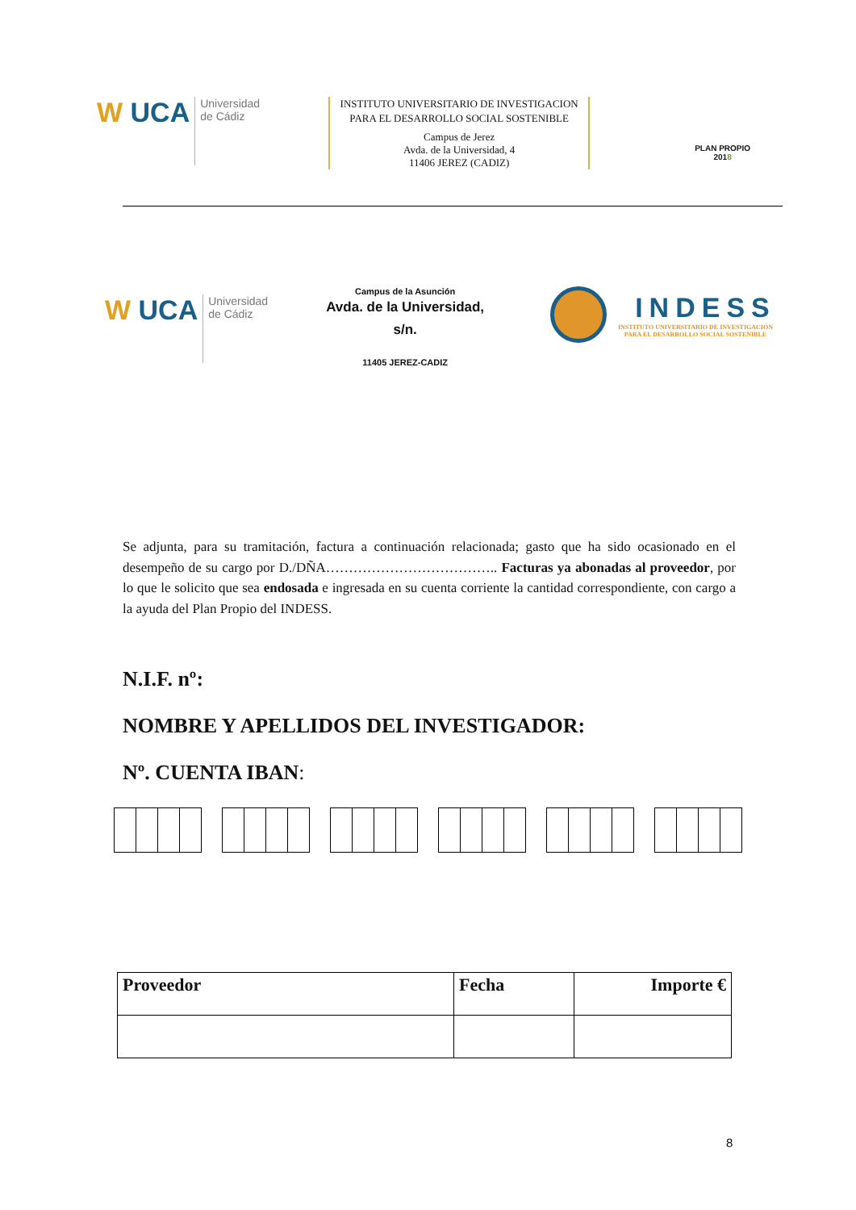W UCA
Universidad
de Cádiz
INSTITUTO UNIVERSITARIO DE INVESTIGACION PARA EL DESARROLLO SOCIAL SOSTENIBLE
Campus de Jerez
Avda. de la Universidad, 4
11406 JEREZ (CADIZ)
PLAN PROPIO
2018
W UCA
Universidad
de Cádiz
Campus de la Asunción
Avda. de la Universidad,
s/n.
11405 JEREZ-CADIZ
INDESS
INSTITUTO UNIVERSITARIO DE INVESTIGACIÓN
PARA EL DESARROLLO SOCIAL SOSTENIBLE
Se adjunta, para su tramitación, factura a continuación relacionada; gasto que ha sido ocasionado en el desempeño de su cargo por D./DÑA……………………………….. Facturas ya abonadas al proveedor, por lo que le solicito que sea endosada e ingresada en su cuenta corriente la cantidad correspondiente, con cargo a la ayuda del Plan Propio del INDESS.
N.I.F. nº:
NOMBRE Y APELLIDOS DEL INVESTIGADOR:
Nº. CUENTA IBAN:
| Proveedor | Fecha | Importe € |
| --- | --- | --- |
8